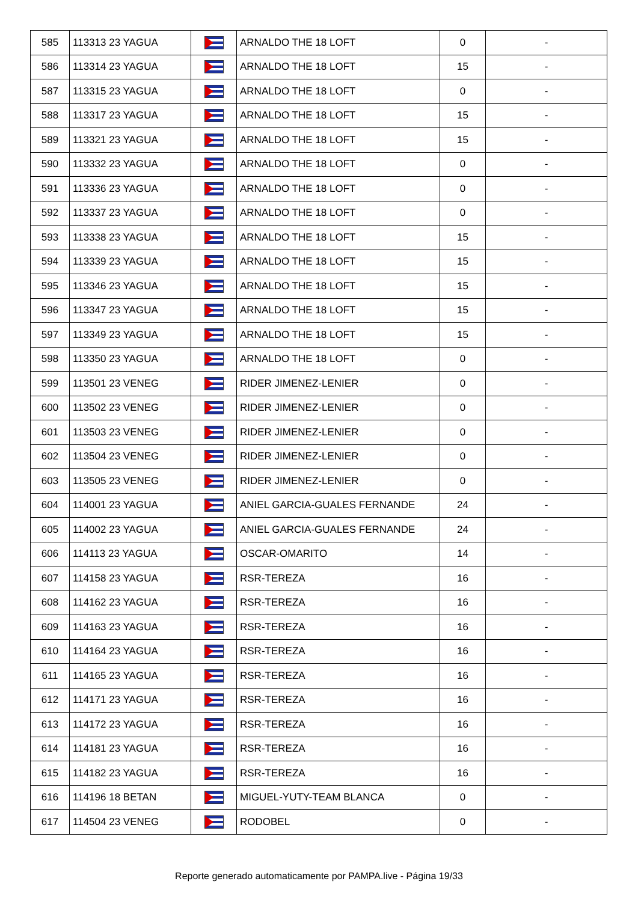| 585 | 113313 23 YAGUA | | ARNALDO THE 18 LOFT | 0 | - |
| 586 | 113314 23 YAGUA | | ARNALDO THE 18 LOFT | 15 | - |
| 587 | 113315 23 YAGUA | | ARNALDO THE 18 LOFT | 0 | - |
| 588 | 113317 23 YAGUA | | ARNALDO THE 18 LOFT | 15 | - |
| 589 | 113321 23 YAGUA | | ARNALDO THE 18 LOFT | 15 | - |
| 590 | 113332 23 YAGUA | | ARNALDO THE 18 LOFT | 0 | - |
| 591 | 113336 23 YAGUA | | ARNALDO THE 18 LOFT | 0 | - |
| 592 | 113337 23 YAGUA | | ARNALDO THE 18 LOFT | 0 | - |
| 593 | 113338 23 YAGUA | | ARNALDO THE 18 LOFT | 15 | - |
| 594 | 113339 23 YAGUA | | ARNALDO THE 18 LOFT | 15 | - |
| 595 | 113346 23 YAGUA | | ARNALDO THE 18 LOFT | 15 | - |
| 596 | 113347 23 YAGUA | | ARNALDO THE 18 LOFT | 15 | - |
| 597 | 113349 23 YAGUA | | ARNALDO THE 18 LOFT | 15 | - |
| 598 | 113350 23 YAGUA | | ARNALDO THE 18 LOFT | 0 | - |
| 599 | 113501 23 VENEG | | RIDER JIMENEZ-LENIER | 0 | - |
| 600 | 113502 23 VENEG | | RIDER JIMENEZ-LENIER | 0 | - |
| 601 | 113503 23 VENEG | | RIDER JIMENEZ-LENIER | 0 | - |
| 602 | 113504 23 VENEG | | RIDER JIMENEZ-LENIER | 0 | - |
| 603 | 113505 23 VENEG | | RIDER JIMENEZ-LENIER | 0 | - |
| 604 | 114001 23 YAGUA | | ANIEL GARCIA-GUALES FERNANDE | 24 | - |
| 605 | 114002 23 YAGUA | | ANIEL GARCIA-GUALES FERNANDE | 24 | - |
| 606 | 114113 23 YAGUA | | OSCAR-OMARITO | 14 | - |
| 607 | 114158 23 YAGUA | | RSR-TEREZA | 16 | - |
| 608 | 114162 23 YAGUA | | RSR-TEREZA | 16 | - |
| 609 | 114163 23 YAGUA | | RSR-TEREZA | 16 | - |
| 610 | 114164 23 YAGUA | | RSR-TEREZA | 16 | - |
| 611 | 114165 23 YAGUA | | RSR-TEREZA | 16 | - |
| 612 | 114171 23 YAGUA | | RSR-TEREZA | 16 | - |
| 613 | 114172 23 YAGUA | | RSR-TEREZA | 16 | - |
| 614 | 114181 23 YAGUA | | RSR-TEREZA | 16 | - |
| 615 | 114182 23 YAGUA | | RSR-TEREZA | 16 | - |
| 616 | 114196 18 BETAN | | MIGUEL-YUTY-TEAM BLANCA | 0 | - |
| 617 | 114504 23 VENEG | | RODOBEL | 0 | - |
Reporte generado automaticamente por PAMPA.live - Página 19/33